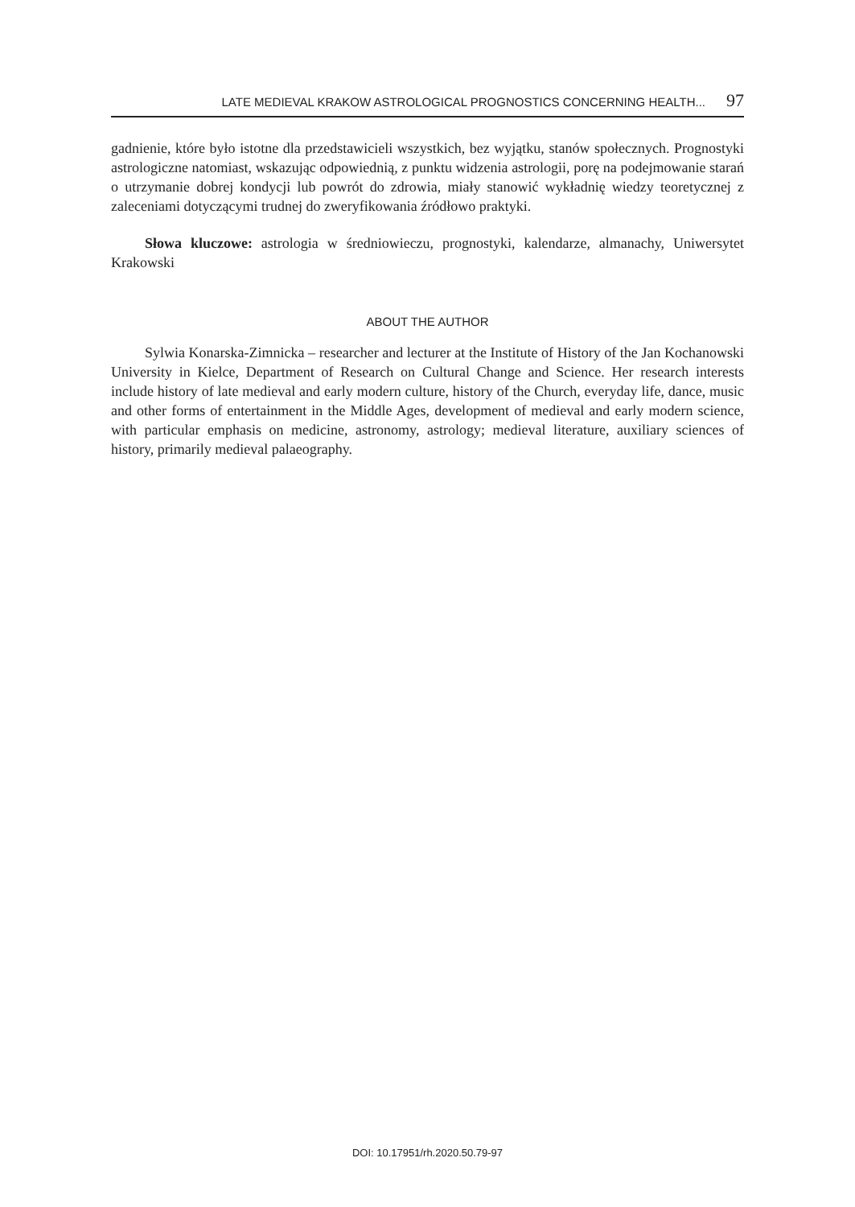LATE MEDIEVAL KRAKOW ASTROLOGICAL PROGNOSTICS CONCERNING HEALTH... 97
gadnienie, które było istotne dla przedstawicieli wszystkich, bez wyjątku, stanów społecznych. Prognostyki astrologiczne natomiast, wskazując odpowiednią, z punktu widzenia astrologii, porę na podejmowanie starań o utrzymanie dobrej kondycji lub powrót do zdrowia, miały stanowić wykładnię wiedzy teoretycznej z zaleceniami dotyczącymi trudnej do zweryfikowania źródłowo praktyki.
Słowa kluczowe: astrologia w średniowieczu, prognostyki, kalendarze, almanachy, Uniwersytet Krakowski
ABOUT THE AUTHOR
Sylwia Konarska-Zimnicka – researcher and lecturer at the Institute of History of the Jan Kochanowski University in Kielce, Department of Research on Cultural Change and Science. Her research interests include history of late medieval and early modern culture, history of the Church, everyday life, dance, music and other forms of entertainment in the Middle Ages, development of medieval and early modern science, with particular emphasis on medicine, astronomy, astrology; medieval literature, auxiliary sciences of history, primarily medieval palaeography.
DOI: 10.17951/rh.2020.50.79-97